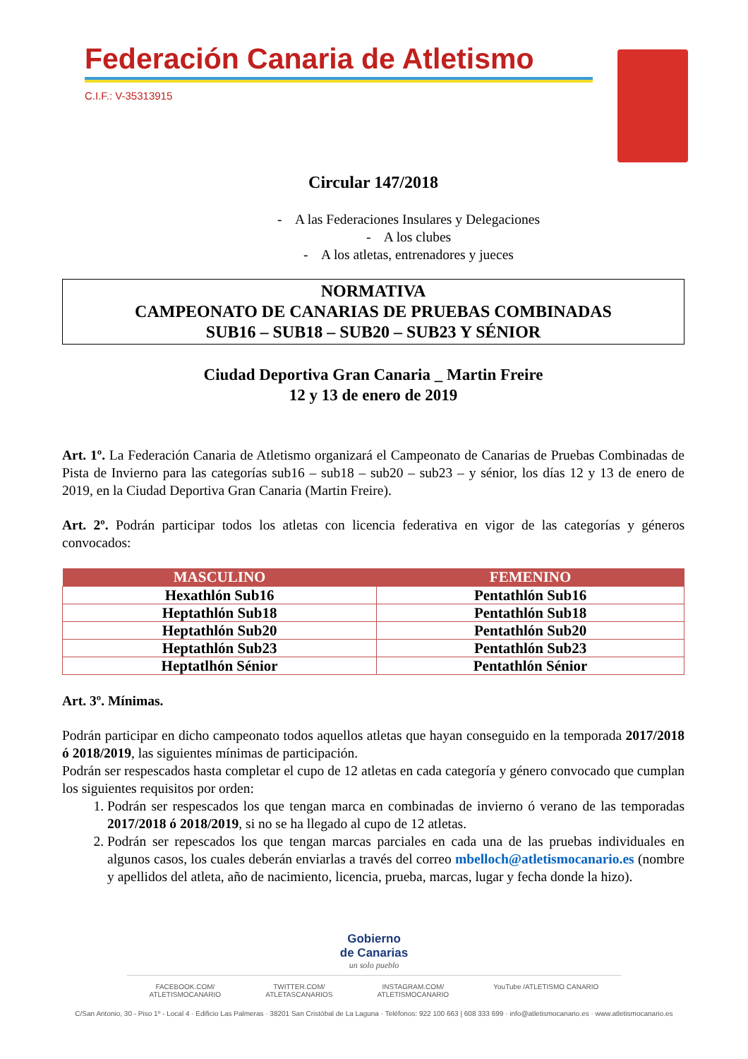Federación Canaria de Atletismo
C.I.F.: V-35313915
Circular 147/2018
- A las Federaciones Insulares y Delegaciones
- A los clubes
- A los atletas, entrenadores y jueces
NORMATIVA
CAMPEONATO DE CANARIAS DE PRUEBAS COMBINADAS
SUB16 – SUB18 – SUB20 – SUB23 Y SÉNIOR
Ciudad Deportiva Gran Canaria _ Martin Freire
12 y 13 de enero de 2019
Art. 1º. La Federación Canaria de Atletismo organizará el Campeonato de Canarias de Pruebas Combinadas de Pista de Invierno para las categorías sub16 – sub18 – sub20 – sub23 – y sénior, los días 12 y 13 de enero de 2019, en la Ciudad Deportiva Gran Canaria (Martin Freire).
Art. 2º. Podrán participar todos los atletas con licencia federativa en vigor de las categorías y géneros convocados:
| MASCULINO | FEMENINO |
| --- | --- |
| Hexathlón Sub16 | Pentathlón Sub16 |
| Heptathlón Sub18 | Pentathlón Sub18 |
| Heptathlón Sub20 | Pentathlón Sub20 |
| Heptathlón Sub23 | Pentathlón Sub23 |
| Heptatlhón Sénior | Pentathlón Sénior |
Art. 3º. Mínimas.
Podrán participar en dicho campeonato todos aquellos atletas que hayan conseguido en la temporada 2017/2018 ó 2018/2019, las siguientes mínimas de participación.
Podrán ser respescados hasta completar el cupo de 12 atletas en cada categoría y género convocado que cumplan los siguientes requisitos por orden:
1. Podrán ser respescados los que tengan marca en combinadas de invierno ó verano de las temporadas 2017/2018 ó 2018/2019, si no se ha llegado al cupo de 12 atletas.
2. Podrán ser repescados los que tengan marcas parciales en cada una de las pruebas individuales en algunos casos, los cuales deberán enviarlas a través del correo mbelloch@atletismocanario.es (nombre y apellidos del atleta, año de nacimiento, licencia, prueba, marcas, lugar y fecha donde la hizo).
Gobierno
de Canarias
un solo pueblo
FACEBOOK.COM/
ATLETISMOCANARIO TWITTER.COM/
ATLETASCANARIOS INSTAGRAM.COM/
ATLETISMOCANARIO YouTube /ATLETISMO CANARIO
C/San Antonio, 30 - Piso 1º - Local 4 · Edificio Las Palmeras · 38201 San Cristóbal de La Laguna · Teléfonos: 922 100 663 | 608 333 699 · info@atletismocanario.es · www.atletismocanario.es